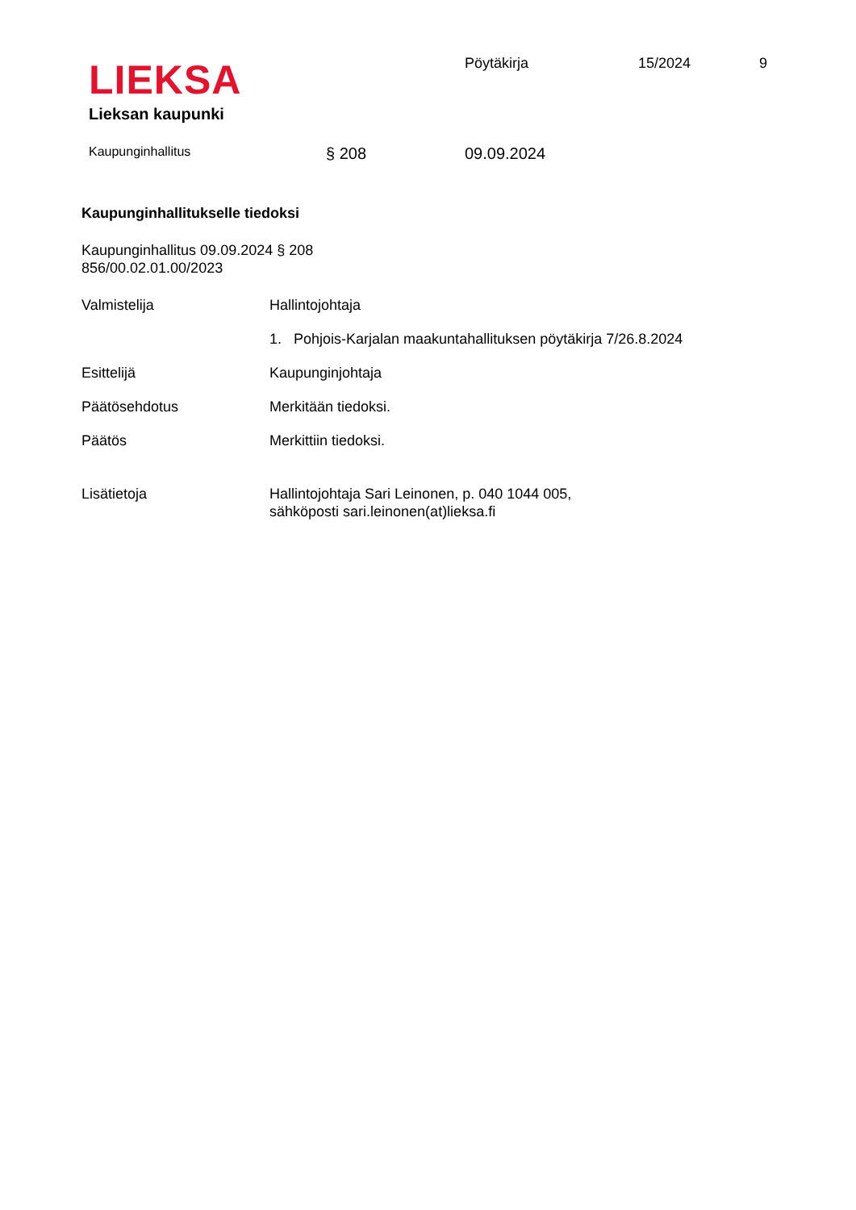LIEKSA
Lieksan kaupunki
Pöytäkirja 15/2024 9
Kaupunginhallitus
§ 208 09.09.2024
Kaupunginhallitukselle tiedoksi
Kaupunginhallitus 09.09.2024 § 208
856/00.02.01.00/2023
Valmistelija Hallintojohtaja
1. Pohjois-Karjalan maakuntahallituksen pöytäkirja 7/26.8.2024
Esittelijä Kaupunginjohtaja
Päätösehdotus Merkitään tiedoksi.
Päätös Merkittiin tiedoksi.
Lisätietoja Hallintojohtaja Sari Leinonen, p. 040 1044 005,
sähköposti sari.leinonen(at)lieksa.fi